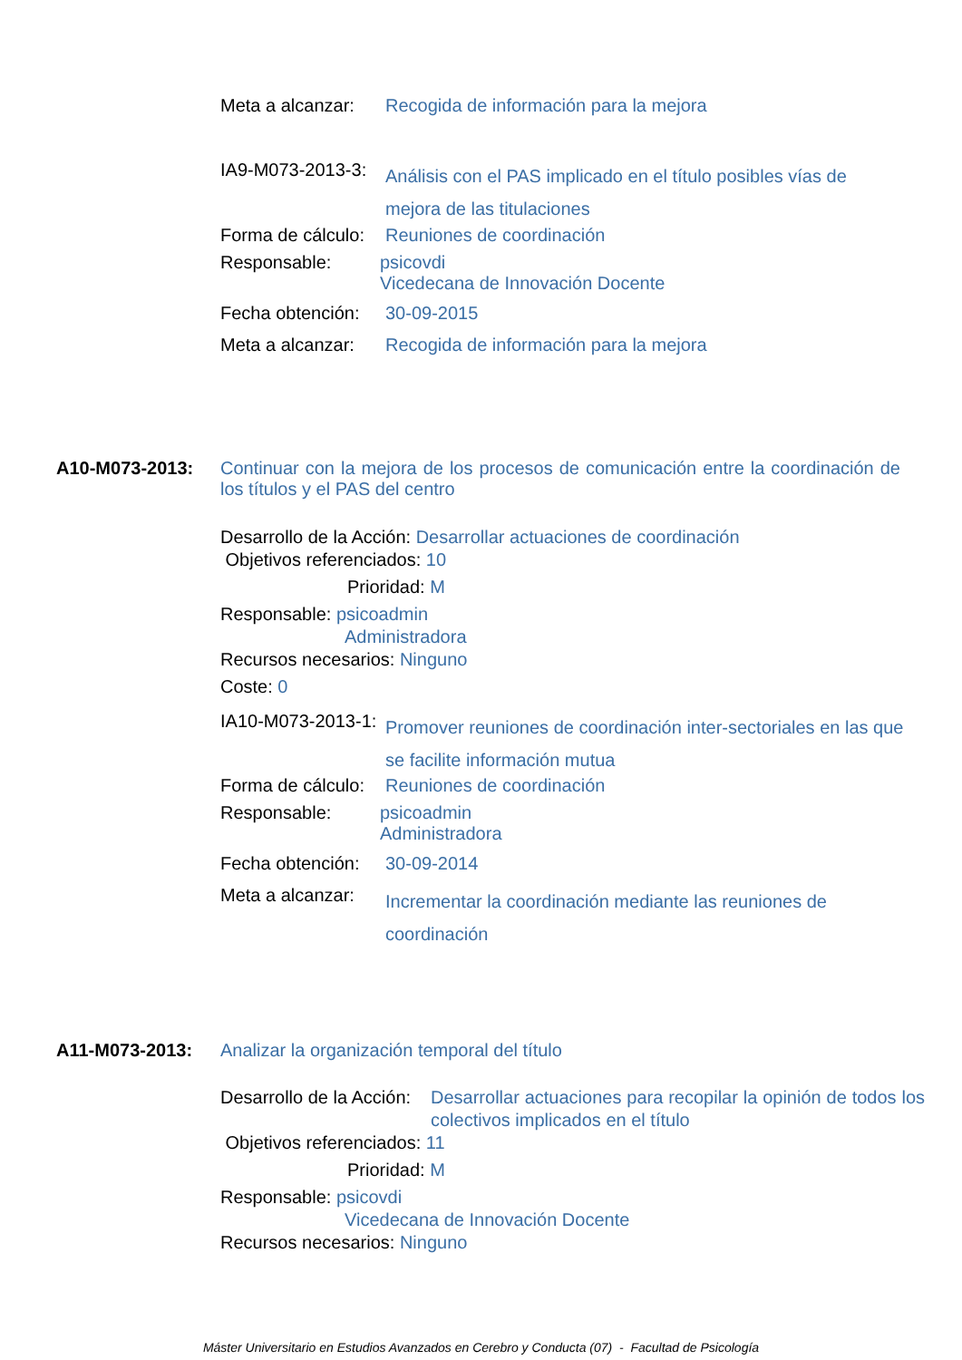Meta a alcanzar: Recogida de información para la mejora
IA9-M073-2013-3: Análisis con el PAS implicado en el título posibles vías de mejora de las titulaciones
Forma de cálculo: Reuniones de coordinación
Responsable: psicovdi
Vicedecana de Innovación Docente
Fecha obtención: 30-09-2015
Meta a alcanzar: Recogida de información para la mejora
A10-M073-2013: Continuar con la mejora de los procesos de comunicación entre la coordinación de los títulos y el PAS del centro
Desarrollo de la Acción: Desarrollar actuaciones de coordinación
Objetivos referenciados: 10
Prioridad: M
Responsable: psicoadmin
Administradora
Recursos necesarios: Ninguno
Coste: 0
IA10-M073-2013-1: Promover reuniones de coordinación inter-sectoriales en las que se facilite información mutua
Forma de cálculo: Reuniones de coordinación
Responsable: psicoadmin
Administradora
Fecha obtención: 30-09-2014
Meta a alcanzar: Incrementar la coordinación mediante las reuniones de coordinación
A11-M073-2013: Analizar la organización temporal del título
Desarrollo de la Acción: Desarrollar actuaciones para recopilar la opinión de todos los colectivos implicados en el título
Objetivos referenciados: 11
Prioridad: M
Responsable: psicovdi
Vicedecana de Innovación Docente
Recursos necesarios: Ninguno
Máster Universitario en Estudios Avanzados en Cerebro y Conducta (07) - Facultad de Psicología